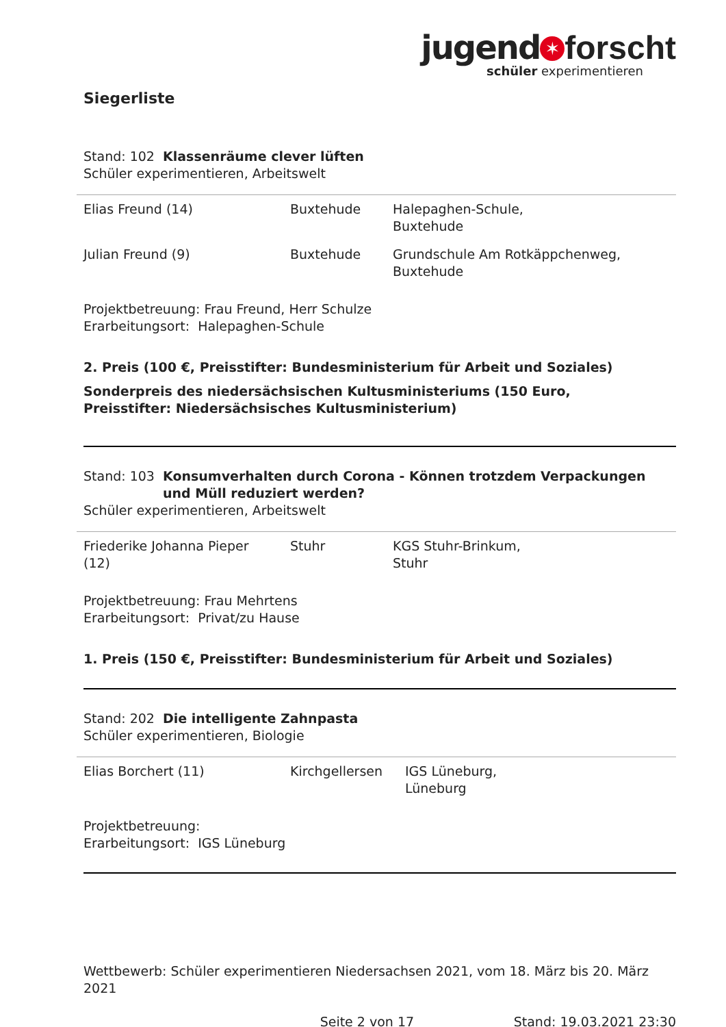jugend ✶ forscht
schüler experimentieren
Siegerliste
Stand: 102 Klassenräume clever lüften
Schüler experimentieren, Arbeitswelt
| Elias Freund (14) | Buxtehude | Halepaghen-Schule, Buxtehude |
| Julian Freund (9) | Buxtehude | Grundschule Am Rotkäppchenweg, Buxtehude |
Projektbetreuung: Frau Freund, Herr Schulze
Erarbeitungsort: Halepaghen-Schule
2. Preis (100 €, Preisstifter: Bundesministerium für Arbeit und Soziales)
Sonderpreis des niedersächsischen Kultusministeriums (150 Euro,
Preisstifter: Niedersächsisches Kultusministerium)
Stand: 103 Konsumverhalten durch Corona - Können trotzdem Verpackungen
und Müll reduziert werden?
Schüler experimentieren, Arbeitswelt
| Friederike Johanna Pieper (12) | Stuhr | KGS Stuhr-Brinkum, Stuhr |
Projektbetreuung: Frau Mehrtens
Erarbeitungsort: Privat/zu Hause
1. Preis (150 €, Preisstifter: Bundesministerium für Arbeit und Soziales)
Stand: 202 Die intelligente Zahnpasta
Schüler experimentieren, Biologie
| Elias Borchert (11) | Kirchgellersen | IGS Lüneburg, Lüneburg |
Projektbetreuung:
Erarbeitungsort: IGS Lüneburg
Wettbewerb: Schüler experimentieren Niedersachsen 2021, vom 18. März bis 20. März 2021
Seite 2 von 17 Stand: 19.03.2021 23:30